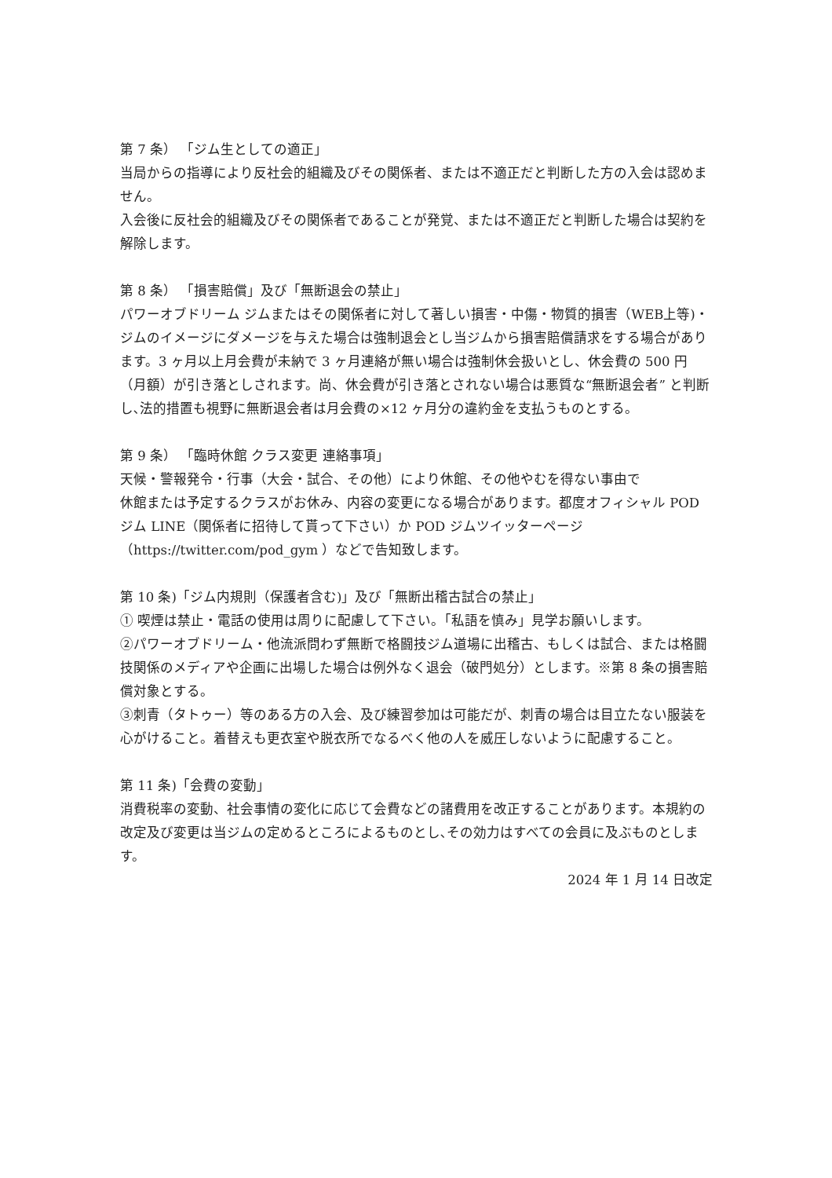第 7 条） 「ジム生としての適正」
当局からの指導により反社会的組織及びその関係者、または不適正だと判断した方の入会は認めません。
入会後に反社会的組織及びその関係者であることが発覚、または不適正だと判断した場合は契約を解除します。
第 8 条） 「損害賠償」及び「無断退会の禁止」
パワーオブドリーム ジムまたはその関係者に対して著しい損害・中傷・物質的損害（WEB上等)・ジムのイメージにダメージを与えた場合は強制退会とし当ジムから損害賠償請求をする場合があります。3 ヶ月以上月会費が未納で 3 ヶ月連絡が無い場合は強制休会扱いとし、休会費の 500 円（月額）が引き落としされます。尚、休会費が引き落とされない場合は悪質な“無断退会者” と判断し､法的措置も視野に無断退会者は月会費の×12 ヶ月分の違約金を支払うものとする。
第 9 条） 「臨時休館 クラス変更 連絡事項」
天候・警報発令・行事（大会・試合、その他）により休館、その他やむを得ない事由で
休館または予定するクラスがお休み、内容の変更になる場合があります。都度オフィシャル POD ジム LINE（関係者に招待して貰って下さい）か POD ジムツイッターページ（https://twitter.com/pod_gym ）などで告知致します。
第 10 条)「ジム内規則（保護者含む)」及び「無断出稽古試合の禁止」
① 喫煙は禁止・電話の使用は周りに配慮して下さい。「私語を慎み」見学お願いします。
②パワーオブドリーム・他流派問わず無断で格闘技ジム道場に出稽古、もしくは試合、または格闘技関係のメディアや企画に出場した場合は例外なく退会（破門処分）とします。※第 8 条の損害賠償対象とする。
③刺青（タトゥー）等のある方の入会、及び練習参加は可能だが、刺青の場合は目立たない服装を心がけること。着替えも更衣室や脱衣所でなるべく他の人を威圧しないように配慮すること。
第 11 条)「会費の変動」
消費税率の変動、社会事情の変化に応じて会費などの諸費用を改正することがあります。本規約の改定及び変更は当ジムの定めるところによるものとし､その効力はすべての会員に及ぶものとします。
2024 年 1 月 14 日改定